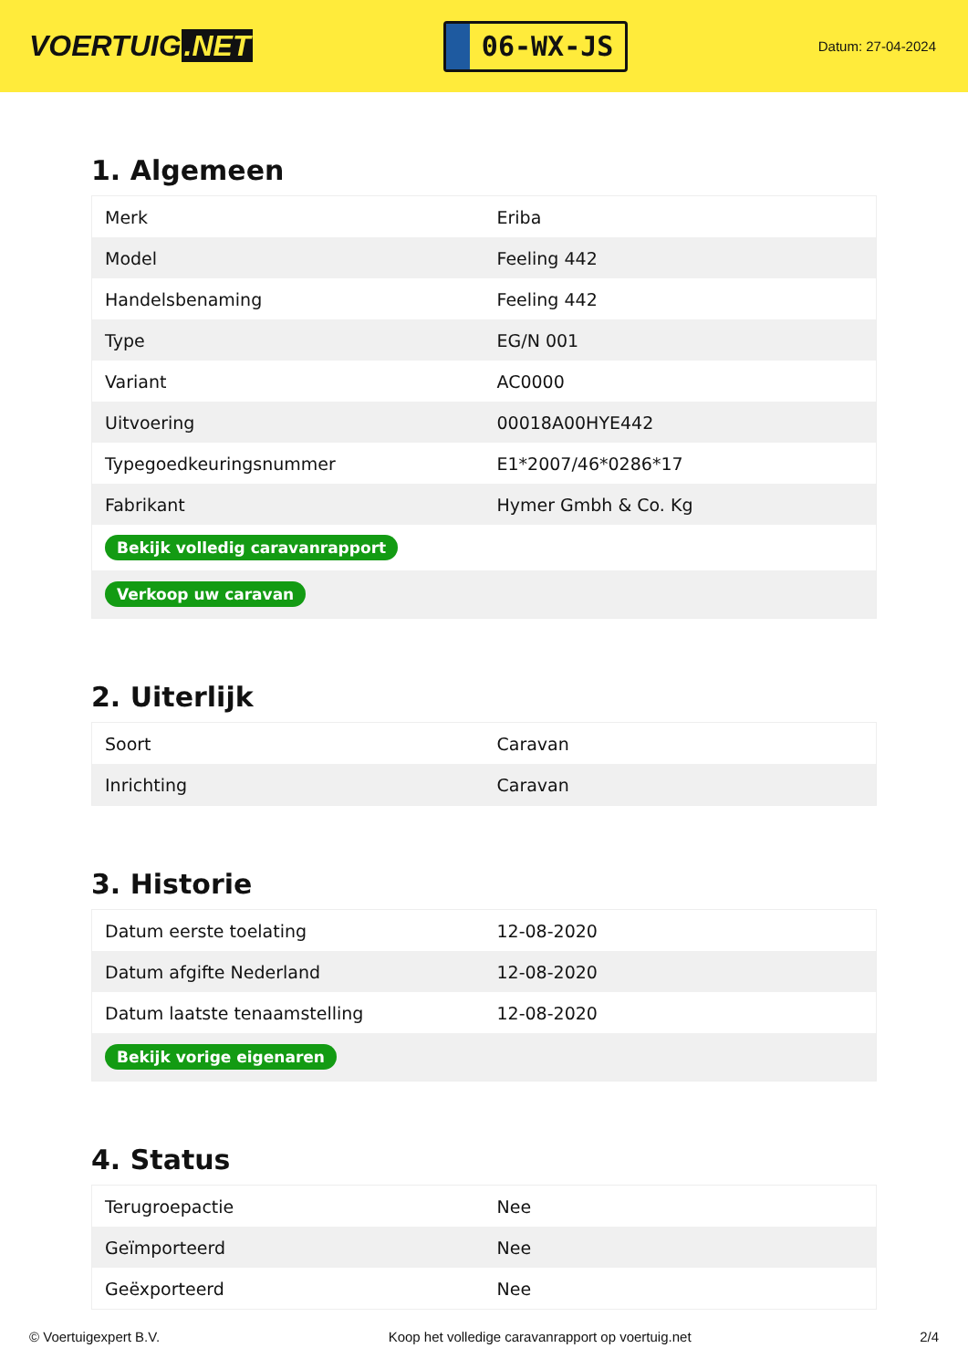VOERTUIG.NET
06-WX-JS
Datum: 27-04-2024
1. Algemeen
| Merk | Eriba |
| Model | Feeling 442 |
| Handelsbenaming | Feeling 442 |
| Type | EG/N 001 |
| Variant | AC0000 |
| Uitvoering | 00018A00HYE442 |
| Typegoedkeuringsnummer | E1*2007/46*0286*17 |
| Fabrikant | Hymer Gmbh & Co. Kg |
| Bekijk volledig caravanrapport | |
| Verkoop uw caravan | |
2. Uiterlijk
| Soort | Caravan |
| Inrichting | Caravan |
3. Historie
| Datum eerste toelating | 12-08-2020 |
| Datum afgifte Nederland | 12-08-2020 |
| Datum laatste tenaamstelling | 12-08-2020 |
| Bekijk vorige eigenaren | |
4. Status
| Terugroepactie | Nee |
| Geïmporteerd | Nee |
| Geëxporteerd | Nee |
© Voertuigexpert B.V. Koop het volledige caravanrapport op voertuig.net 2/4